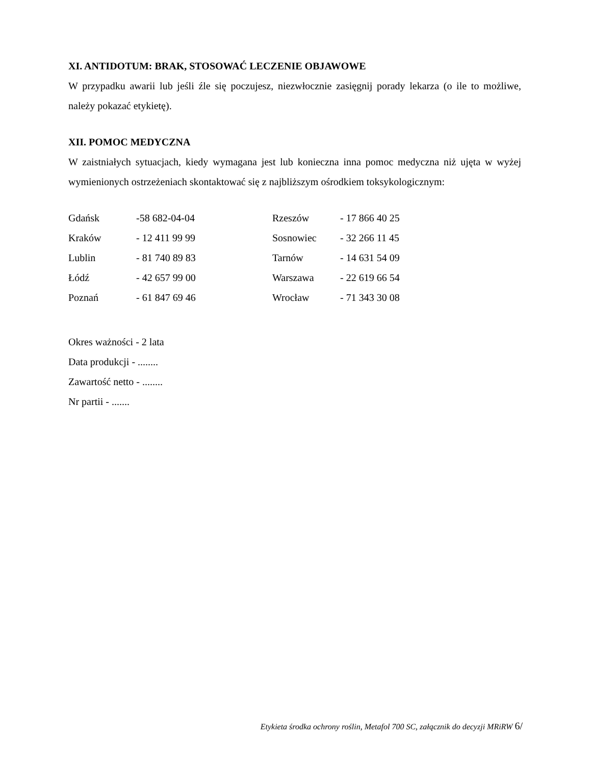XI. ANTIDOTUM: BRAK, STOSOWAĆ LECZENIE OBJAWOWE
W przypadku awarii lub jeśli źle się poczujesz, niezwłocznie zasięgnij porady lekarza (o ile to możliwe, należy pokazać etykietę).
XII. POMOC MEDYCZNA
W zaistniałych sytuacjach, kiedy wymagana jest lub konieczna inna pomoc medyczna niż ujęta w wyżej wymienionych ostrzeżeniach skontaktować się z najbliższym ośrodkiem toksykologicznym:
| Gdańsk | -58 682-04-04 | Rzeszów | - 17 866 40 25 |
| Kraków | - 12 411 99 99 | Sosnowiec | - 32 266 11 45 |
| Lublin | - 81 740 89 83 | Tarnów | - 14 631 54 09 |
| Łódź | - 42 657 99 00 | Warszawa | - 22 619 66 54 |
| Poznań | - 61 847 69 46 | Wrocław | - 71 343 30 08 |
Okres ważności - 2 lata
Data produkcji - ........
Zawartość netto - ........
Nr partii - .......
Etykieta środka ochrony roślin, Metafol 700 SC, załącznik do decyzji MRiRW 6/